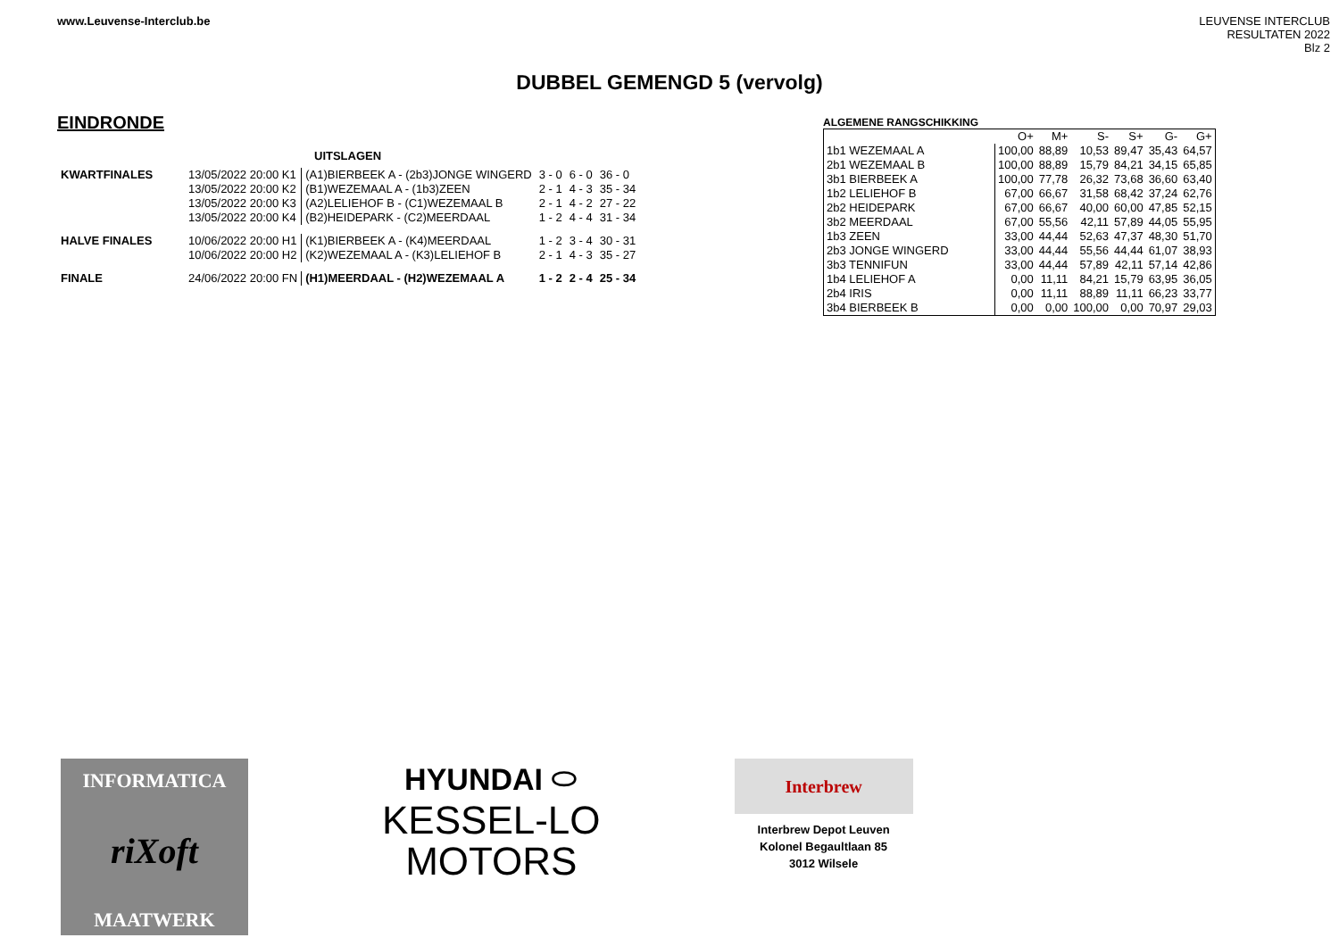www.Leuvense-Interclub.be
LEUVENSE INTERCLUB
RESULTATEN 2022
Blz 2
DUBBEL GEMENGD 5 (vervolg)
EINDRONDE
UITSLAGEN
| KWARTFINALES | 13/05/2022 20:00 K1 | (A1)BIERBEEK A - (2b3)JONGE WINGERD | 3 - 0 | 6 - 0 | 36 - 0 |
| | 13/05/2022 20:00 K2 | (B1)WEZEMAAL A - (1b3)ZEEN | 2 - 1 | 4 - 3 | 35 - 34 |
| | 13/05/2022 20:00 K3 | (A2)LELIEHOF B - (C1)WEZEMAAL B | 2 - 1 | 4 - 2 | 27 - 22 |
| | 13/05/2022 20:00 K4 | (B2)HEIDEPARK - (C2)MEERDAAL | 1 - 2 | 4 - 4 | 31 - 34 |
| HALVE FINALES | 10/06/2022 20:00 H1 | (K1)BIERBEEK A - (K4)MEERDAAL | 1 - 2 | 3 - 4 | 30 - 31 |
| | 10/06/2022 20:00 H2 | (K2)WEZEMAAL A - (K3)LELIEHOF B | 2 - 1 | 4 - 3 | 35 - 27 |
| FINALE | 24/06/2022 20:00 FN | (H1)MEERDAAL - (H2)WEZEMAAL A | 1 - 2 | 2 - 4 | 25 - 34 |
ALGEMENE RANGSCHIKKING
| | O+ | M+ | S- | S+ | G- | G+ |
| --- | --- | --- | --- | --- | --- | --- |
| 1b1 WEZEMAAL A | 100,00 | 88,89 | 10,53 | 89,47 | 35,43 | 64,57 |
| 2b1 WEZEMAAL B | 100,00 | 88,89 | 15,79 | 84,21 | 34,15 | 65,85 |
| 3b1 BIERBEEK A | 100,00 | 77,78 | 26,32 | 73,68 | 36,60 | 63,40 |
| 1b2 LELIEHOF B | 67,00 | 66,67 | 31,58 | 68,42 | 37,24 | 62,76 |
| 2b2 HEIDEPARK | 67,00 | 66,67 | 40,00 | 60,00 | 47,85 | 52,15 |
| 3b2 MEERDAAL | 67,00 | 55,56 | 42,11 | 57,89 | 44,05 | 55,95 |
| 1b3 ZEEN | 33,00 | 44,44 | 52,63 | 47,37 | 48,30 | 51,70 |
| 2b3 JONGE WINGERD | 33,00 | 44,44 | 55,56 | 44,44 | 61,07 | 38,93 |
| 3b3 TENNIFUN | 33,00 | 44,44 | 57,89 | 42,11 | 57,14 | 42,86 |
| 1b4 LELIEHOF A | 0,00 | 11,11 | 84,21 | 15,79 | 63,95 | 36,05 |
| 2b4 IRIS | 0,00 | 11,11 | 88,89 | 11,11 | 66,23 | 33,77 |
| 3b4 BIERBEEK B | 0,00 | 0,00 | 100,00 | 0,00 | 70,97 | 29,03 |
INFORMATICA
riXoft
MAATWERK
HYUNDAI ⬭
KESSEL-LO
MOTORS
Interbrew
Interbrew Depot Leuven
Kolonel Begaultlaan 85
3012 Wilsele